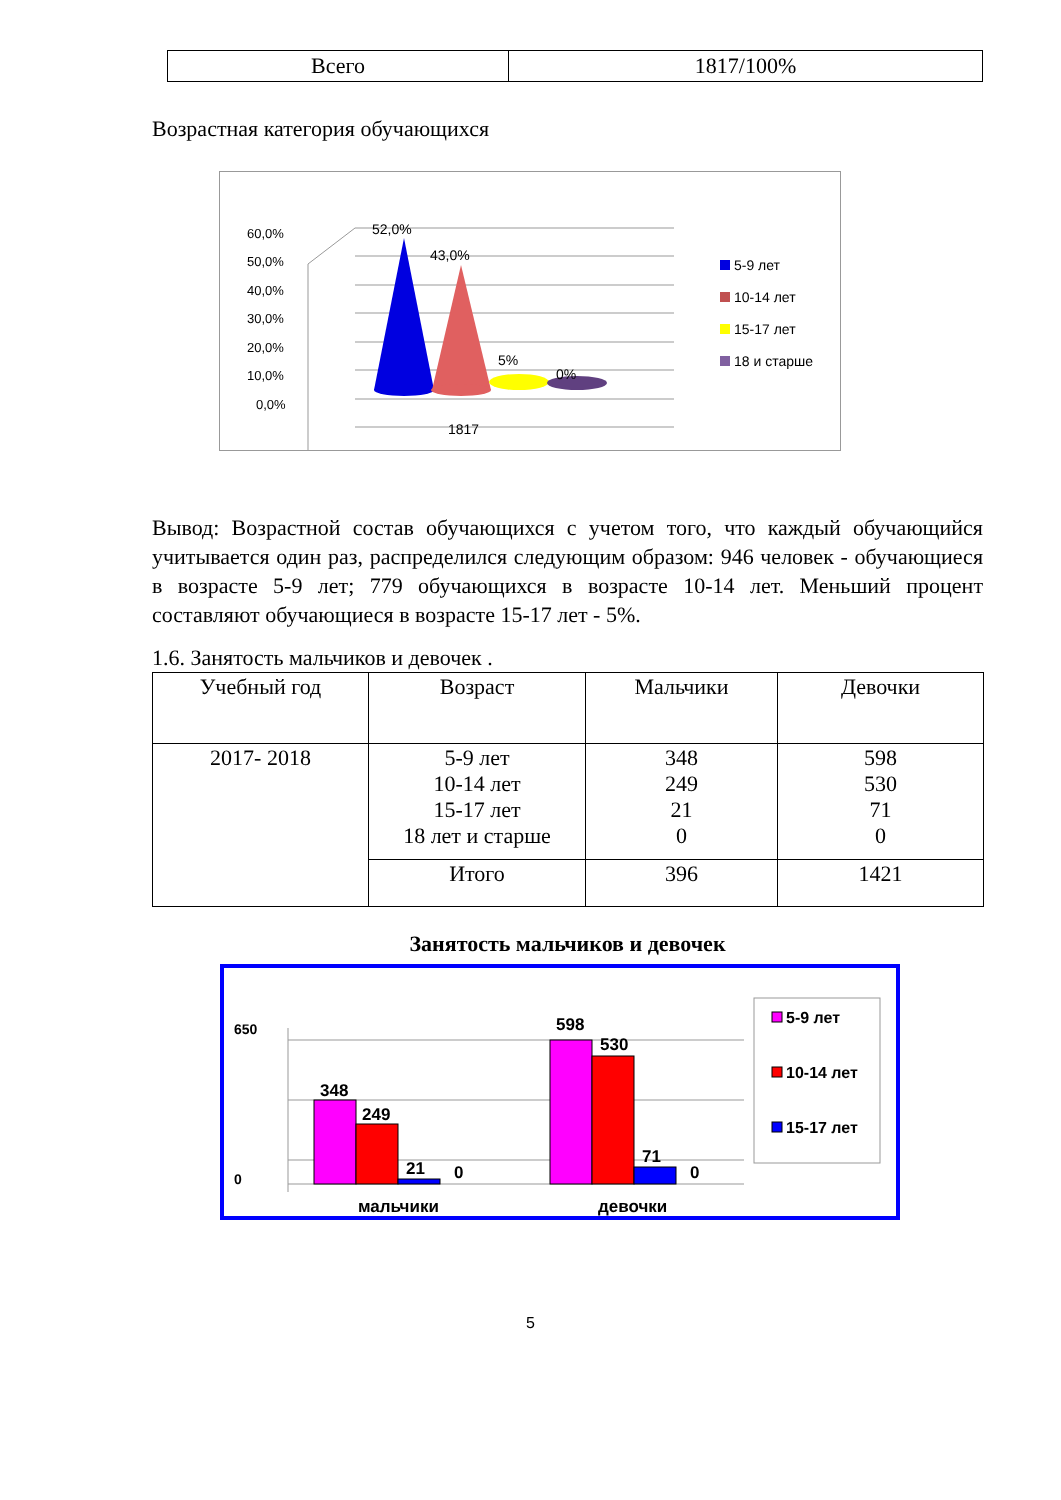| Всего | 1817/100% |
Возрастная категория обучающихся
60,0%
50,0%
40,0%
30,0%
20,0%
10,0%
0,0%
52,0%
43,0%
5%
0%
1817
5-9 лет
10-14 лет
15-17 лет
18 и старше
Вывод: Возрастной состав обучающихся с учетом того, что каждый обучающийся учитывается один раз, распределился следующим образом: 946 человек - обучающиеся в возрасте 5-9 лет; 779 обучающихся в возрасте 10-14 лет. Меньший процент составляют обучающиеся в возрасте 15-17 лет - 5%.
1.6. Занятость мальчиков и девочек .
| Учебный год | Возраст | Мальчики | Девочки |
| --- | --- | --- | --- |
| 2017- 2018 | 5-9 лет 10-14 лет 15-17 лет 18 лет и старше | 348 249 21 0 | 598 530 71 0 |
| | Итого | 396 | 1421 |
Занятость мальчиков и девочек
650
0
348
249
21
0
598
530
71
0
мальчики
девочки
5-9 лет
10-14 лет
15-17 лет
5